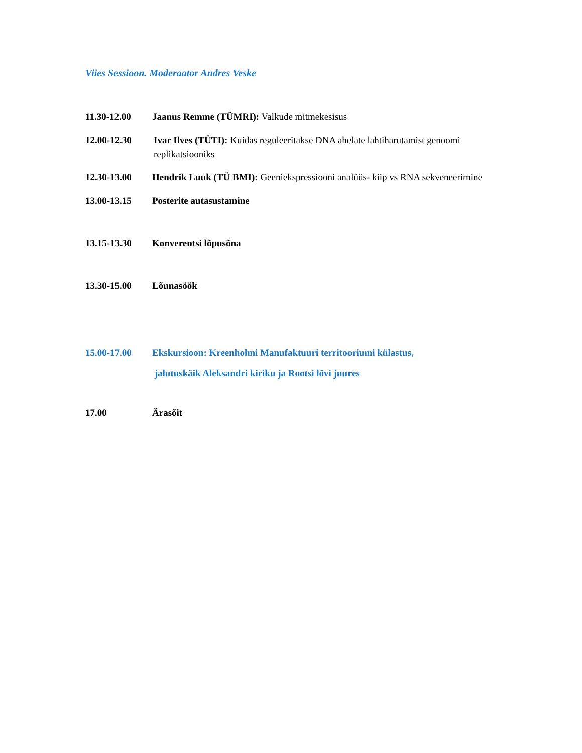Viies Sessioon. Moderaator Andres Veske
11.30-12.00 Jaanus Remme (TÜMRI): Valkude mitmekesisus
12.00-12.30 Ivar Ilves (TÜTI): Kuidas reguleeritakse DNA ahelate lahtiharutamist genoomi replikatsiooniks
12.30-13.00 Hendrik Luuk (TÜ BMI): Geeniekspressiooni analüüs- kiip vs RNA sekveneerimine
13.00-13.15 Posterite autasustamine
13.15-13.30 Konverentsi lõpusõna
13.30-15.00 Lõunasöök
15.00-17.00 Ekskursioon: Kreenholmi Manufaktuuri territooriumi külastus,
jalutuskäik Aleksandri kiriku ja Rootsi lõvi juures
17.00 Ärasõit